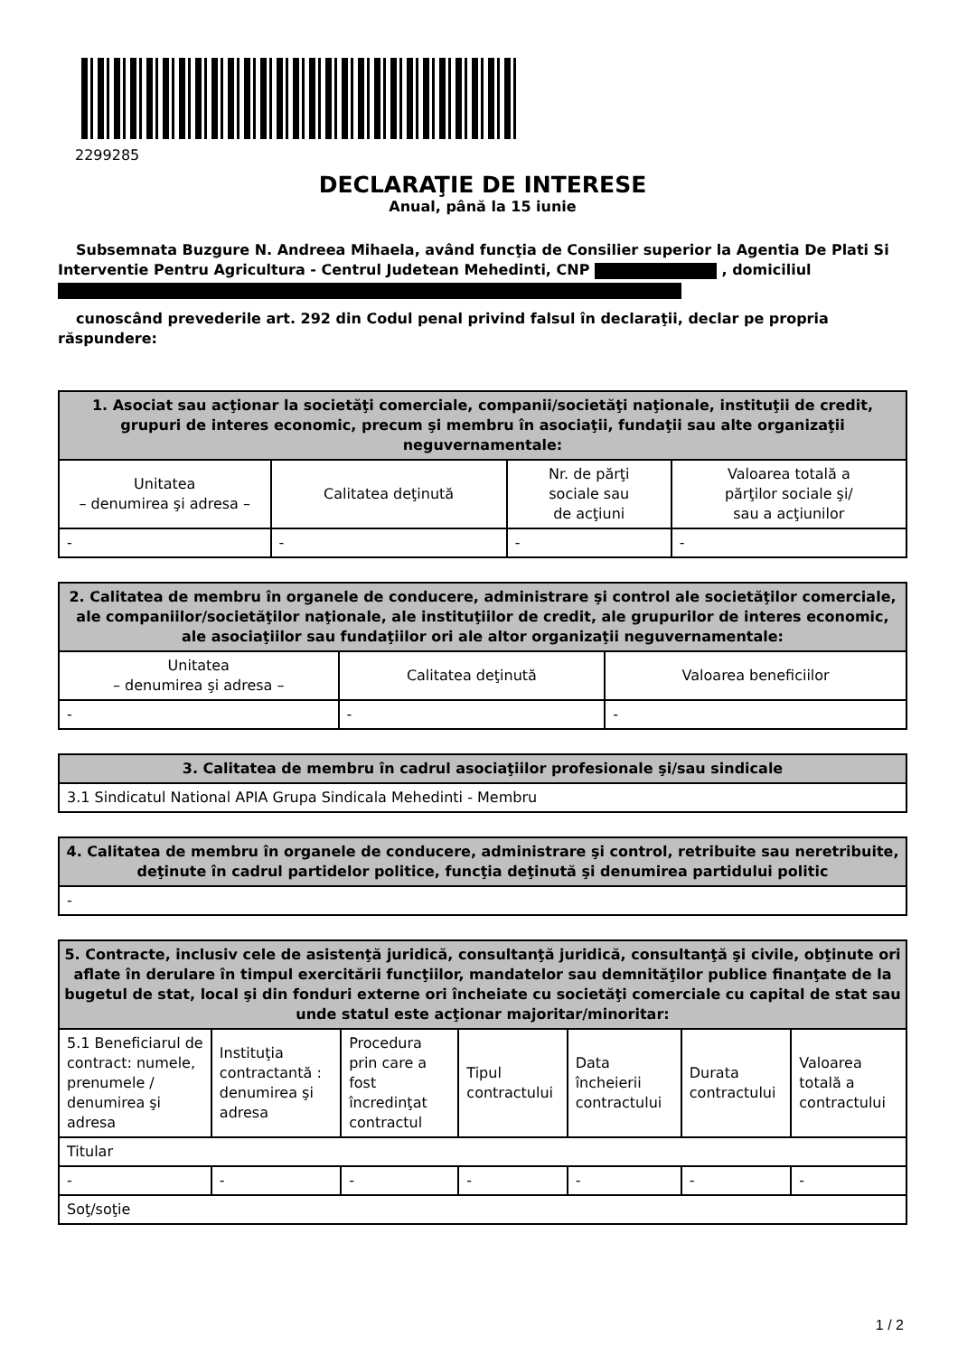2299285
DECLARAŢIE DE INTERESE
Anual, până la 15 iunie
Subsemnata Buzgure N. Andreea Mihaela, având funcţia de Consilier superior la Agentia De Plati Si Interventie Pentru Agricultura - Centrul Judetean Mehedinti, CNP , domiciliul
cunoscând prevederile art. 292 din Codul penal privind falsul în declaraţii, declar pe propria răspundere:
| 1. Asociat sau acţionar la societăţi comerciale, companii/societăţi naţionale, instituţii de credit, grupuri de interes economic, precum şi membru în asociaţii, fundaţii sau alte organizaţii neguvernamentale: | | | |
| --- | --- | --- | --- |
| Unitatea – denumirea şi adresa – | Calitatea deţinută | Nr. de părţi sociale sau de acţiuni | Valoarea totală a părţilor sociale şi/ sau a acţiunilor |
| - | - | - | - |
| 2. Calitatea de membru în organele de conducere, administrare şi control ale societăţilor comerciale, ale companiilor/societăţilor naţionale, ale instituţiilor de credit, ale grupurilor de interes economic, ale asociaţiilor sau fundaţiilor ori ale altor organizaţii neguvernamentale: | | |
| --- | --- | --- |
| Unitatea – denumirea şi adresa – | Calitatea deţinută | Valoarea beneficiilor |
| - | - | - |
| 3. Calitatea de membru în cadrul asociaţiilor profesionale şi/sau sindicale |
| --- |
| 3.1 Sindicatul National APIA Grupa Sindicala Mehedinti - Membru |
| 4. Calitatea de membru în organele de conducere, administrare şi control, retribuite sau neretribuite, deţinute în cadrul partidelor politice, funcţia deţinută şi denumirea partidului politic |
| --- |
| - |
| 5. Contracte, inclusiv cele de asistenţă juridică, consultanţă juridică, consultanţă şi civile, obţinute ori aflate în derulare în timpul exercitării funcţiilor, mandatelor sau demnităţilor publice finanţate de la bugetul de stat, local şi din fonduri externe ori încheiate cu societăţi comerciale cu capital de stat sau unde statul este acţionar majoritar/minoritar: | | | | | | |
| --- | --- | --- | --- | --- | --- | --- |
| 5.1 Beneficiarul de contract: numele, prenumele / denumirea şi adresa | Instituţia contractantă : denumirea şi adresa | Procedura prin care a fost încredinţat contractul | Tipul contractului | Data încheierii contractului | Durata contractului | Valoarea totală a contractului |
| Titular | | | | | | |
| - | - | - | - | - | - | - |
| Soţ/soţie | | | | | | |
1 / 2